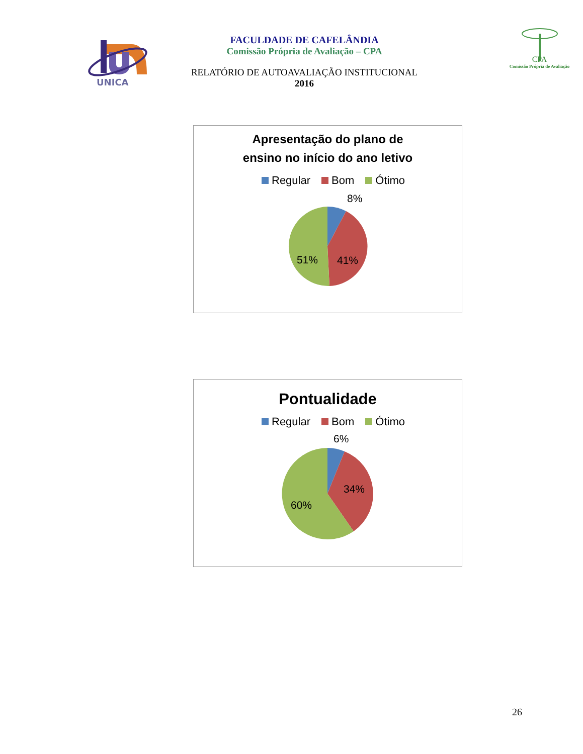UNICA
FACULDADE DE CAFELÂNDIA
Comissão Própria de Avaliação – CPA
RELATÓRIO DE AUTOAVALIAÇÃO INSTITUCIONAL
2016
CPA
Comissão Própria de Avaliação
Apresentação do plano de
ensino no início do ano letivo
Regular Bom Ótimo
8%
41%
51%
Pontualidade
Regular Bom Ótimo
6%
34%
60%
26